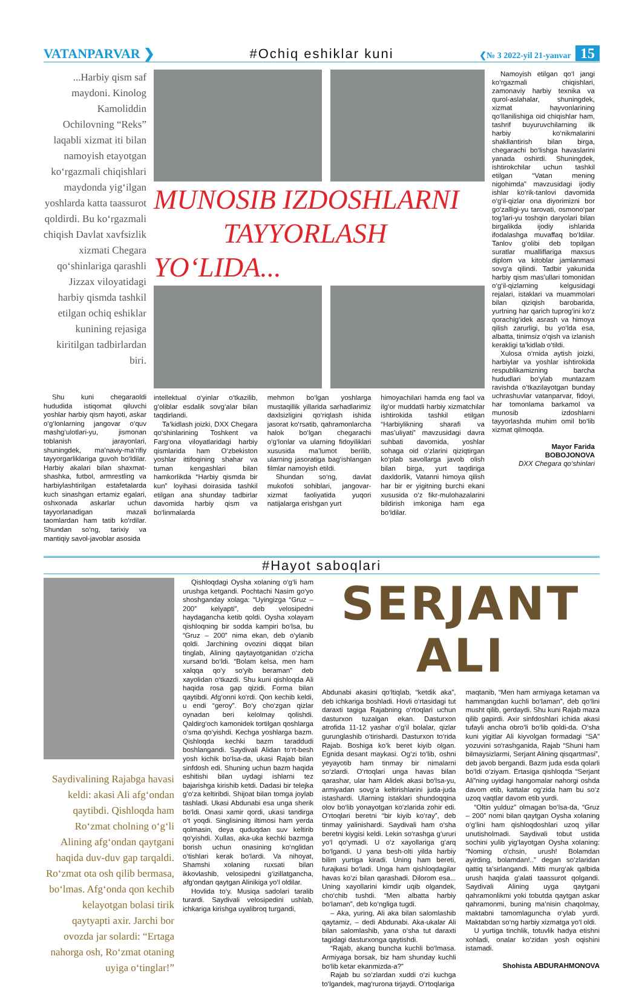VATANPARVAR ❯
#Ochiq eshiklar kuni
❮№ 3 2022-yil 21-yanvar 15
...Harbiy qism saf maydoni. Kinolog Kamoliddin Ochilovning “Reks” laqabli xizmat iti bilan namoyish etayotgan ko‘rgazmali chiqishlari maydonda yig‘ilgan yoshlarda katta taassurot qoldirdi. Bu ko‘rgazmali chiqish Davlat xavfsizlik xizmati Chegara qo‘shinlariga qarashli Jizzax viloyatidagi harbiy qismda tashkil etilgan ochiq eshiklar kunining rejasiga kiritilgan tadbirlardan biri.
Shu kuni chegaraoldi hududida istiqomat qiluvchi yoshlar harbiy qism hayoti, askar o‘g‘lonlarning jangovar o‘quv mashg‘ulotlari-yu, jismonan toblanish jarayonlari, shuningdek, ma’naviy-ma’rifiy tayyorgarliklariga guvoh bo‘ldilar. Harbiy akalari bilan shaxmat-shashka, futbol, armrestling va harbiylashtirilgan estafetalarda kuch sinashgan ertamiz egalari, oshxonada askarlar uchun tayyorlanadigan mazali taomlardan ham tatib ko‘rdilar. Shundan so‘ng, tarixiy va mantiqiy savol-javoblar asosida
MUNOSIB IZDOSHLARNI
TAYYORLASH YO‘LIDA...
intellektual o‘yinlar o‘tkazilib, g‘oliblar esdalik sovg‘alar bilan taqdirlandi.
Ta’kidlash joizki, DXX Chegara qo‘shinlarining Toshkent va Farg‘ona viloyatlaridagi harbiy qismlarida ham O‘zbekiston yoshlar ittifoqining shahar va tuman kengashlari bilan hamkorlikda “Harbiy qismda bir kun” loyihasi doirasida tashkil etilgan ana shunday tadbirlar davomida harbiy qism va bo‘linmalarda
mehmon bo‘lgan yoshlarga mustaqillik yillarida sarhadlarimiz daxlsizligini qo‘riqlash ishida jasorat ko‘rsatib, qahramonlarcha halok bo‘lgan chegarachi o‘g‘lonlar va ularning fidoyiliklari xususida ma’lumot berilib, ularning jasoratiga bag‘ishlangan filmlar namoyish etildi.
Shundan so‘ng, davlat mukofoti sohiblari, jangovar-xizmat faoliyatida yuqori natijalarga erishgan yurt
himoyachilari hamda eng faol va ilg‘or muddatli harbiy xizmatchilar ishtirokida tashkil etilgan “Harbiylikning sharafi va mas’uliyati” mavzusidagi davra suhbati davomida, yoshlar sohaga oid o‘zlarini qiziqtirgan ko‘plab savollarga javob olish bilan birga, yurt taqdiriga daxldorlik, Vatanni himoya qilish har bir er yigitning burchi ekani xususida o‘z fikr-mulohazalarini bildirish imkoniga ham ega bo‘ldilar.
Namoyish etilgan qo‘l jangi ko‘rgazmali chiqishlari, zamonaviy harbiy texnika va qurol-aslahalar, shuningdek, xizmat hayvonlarining qo‘llanilishiga oid chiqishlar ham, tashrif buyuruvchilarning ilk harbiy ko‘nikmalarini shakllantirish bilan birga, chegarachi bo‘lishga havaslarini yanada oshirdi. Shuningdek, ishtirokchilar uchun tashkil etilgan “Vatan mening nigohimda” mavzusidagi ijodiy ishlar ko‘rik-tanlovi davomida o‘g‘il-qizlar ona diyorimizni bor go‘zalligi-yu tarovati, osmono‘par tog‘lari-yu toshqin daryolari bilan birgalikda ijodiy ishlarida ifodalashga muvaffaq bo‘ldilar. Tanlov g‘olibi deb topilgan suratlar mualliflariga maxsus diplom va kitoblar jamlanmasi sovg‘a qilindi. Tadbir yakunida harbiy qism mas’ullari tomonidan o‘g‘il-qizlarning kelgusidagi rejalari, istaklari va muammolari bilan qiziqish barobarida, yurtning har qarich tuprog‘ini ko‘z qorachig‘idek asrash va himoya qilish zarurligi, bu yo‘lda esa, albatta, tinimsiz o‘qish va izlanish kerakligi ta’kidlab o‘tildi.
Xulosa o‘rnida aytish joizki, harbiylar va yoshlar ishtirokida respublikamizning barcha hududlari bo‘ylab muntazam ravishda o‘tkazilayotgan bunday uchrashuvlar vatanparvar, fidoyi, har tomonlama barkamol va munosib izdoshlarni tayyorlashda muhim omil bo‘lib xizmat qilmoqda.
Mayor Farida
BOBOJONOVA
DXX Chegara qo‘shinlari
#Hayot saboqlari
Saydivalining Rajabga havasi keldi: akasi Ali afg‘ondan qaytibdi. Qishloqda ham Ro‘zmat cholning o‘g‘li Alining afg‘ondan qaytgani haqida duv-duv gap tarqaldi. Ro‘zmat ota osh qilib bermasa, bo‘lmas. Afg‘onda qon kechib kelayotgan bolasi tirik qaytyapti axir. Jarchi bor ovozda jar solardi: “Ertaga nahorga osh, Ro‘zmat otaning uyiga o‘tinglar!”
Qishloqdagi Oysha xolaning o‘g‘li ham urushga ketgandi. Pochtachi Nasim go‘yo shoshganday xolaga: “Uyingizga “Gruz – 200” kelyapti”, deb velosipedni haydagancha ketib qoldi. Oysha xolayam qishloqning bir sodda kampiri bo‘lsa, bu “Gruz – 200” nima ekan, deb o‘ylanib qoldi. Jarchining ovozini diqqat bilan tinglab, Alining qaytayotganidan o‘zicha xursand bo‘ldi. “Bolam kelsa, men ham xalqqa qo‘y so‘yib beraman” deb xayolidan o‘tkazdi. Shu kuni qishloqda Ali haqida rosa gap qizidi. Forma bilan qaytibdi. Afg‘onni ko‘rdi. Qon kechib keldi, u endi “geroy”. Bo‘y cho‘zgan qizlar oynadan beri kelolmay qolishdi. Qaldirg‘och kamonidek tortilgan qoshlarga o‘sma qo‘yishdi. Kechga yoshlarga bazm. Qishloqda kechki bazm taraddudi boshlangandi. Saydivali Alidan to‘rt-besh yosh kichik bo‘lsa-da, ukasi Rajab bilan sinfdosh edi. Shuning uchun bazm haqida eshitishi bilan uydagi ishlarni tez bajarishga kirishib ketdi. Dadasi bir telejka g‘o‘za keltiribdi. Shijoat bilan tomga joylab tashladi. Ukasi Abdunabi esa unga sherik bo‘ldi. Onasi xamir qordi, ukasi tandirga o‘t yoqdi. Singlisining iltimosi ham yerda qolmasin, deya quduqdan suv keltirib qo‘yishdi. Xullas, aka-uka kechki bazmga borish uchun onasining ko‘nglidan o‘tishlari kerak bo‘lardi. Va nihoyat, Shamshi xolaning ruxsati bilan ikkovlashib, velosipedni g‘izillatgancha, afg‘ondan qaytgan Alinikiga yo‘l oldilar.
Hovlida to‘y. Musiqa sadolari taralib turardi. Saydivali velosipedini ushlab, ichkariga kirishga uyalibroq turgandi,
SERJANT ALI
Abdunabi akasini qo‘ltiqlab, “ketdik aka”, deb ichkariga boshladi. Hovli o‘rtasidagi tut daraxti tagiga Rajabning o‘rtoqlari uchun dasturxon tuzalgan ekan. Dasturxon atrofida 11-12 yashar o‘g‘il bolalar, qizlar gurunglashib o‘tirishardi. Dasturxon to‘rida Rajab. Boshiga ko‘k beret kiyib olgan. Egnida desant maykasi. Og‘zi to‘lib, oshni yeyayotib ham tinmay bir nimalarni so‘zlardi. O‘rtoqlari unga havas bilan qarashar, ular ham Alidek akasi bo‘lsa-yu, armiyadan sovg‘a keltirishlarini juda-juda istashardi. Ularning istaklari shundoqqina olov bo‘lib yonayotgan ko‘zlarida zohir edi. O‘rtoqlari beretni “bir kiyib ko‘ray”, deb tinmay yalinishardi. Saydivali ham o‘sha beretni kiygisi keldi. Lekin so‘rashga g‘ururi yo‘l qo‘ymadi. U o‘z xayollariga g‘arq bo‘lgandi. U yana besh-olti yilda harbiy bilim yurtiga kiradi. Uning ham bereti, furajkasi bo‘ladi. Unga ham qishloqdagilar havas ko‘zi bilan qarashadi. Dilorom esa... Uning xayollarini kimdir uqib olgandek, cho‘chib tushdi. “Men albatta harbiy bo‘laman”, deb ko‘ngliga tugdi.
– Aka, yuring, Ali aka bilan salomlashib qaytamiz, – dedi Abdunabi. Aka-ukalar Ali bilan salomlashib, yana o‘sha tut daraxti tagidagi dasturxonga qaytishdi.
“Rajab, akang buncha kuchli bo‘lmasa. Armiyaga borsak, biz ham shunday kuchli bo‘lib ketar ekanmizda-a?”
Rajab bu so‘zlardan xuddi o‘zi kuchga to‘lgandek, mag‘rurona tirjaydi. O‘rtoqlariga
maqtanib, “Men ham armiyaga ketaman va hammangdan kuchli bo‘laman”, deb qo‘lini musht qilib, gerdaydi. Shu kuni Rajab maza qilib gapirdi. Axir sinfdoshlari ichida akasi tufayli ancha obro‘li bo‘lib qoldi-da. O‘sha kuni yigitlar Ali kiyvolgan formadagi “SA” yozuvini so‘rashganida, Rajab “Shuni ham bilmaysizlarmi, Serjant Alining qisqartmasi”, deb javob bergandi. Bazm juda esda qolarli bo‘ldi o‘ziyam. Ertasiga qishloqda “Serjant Ali”ning uyidagi hangomalar nahorgi oshda davom etib, kattalar og‘zida ham bu so‘z uzoq vaqtlar davom etib yurdi.
“Oltin yulduz” olmagan bo‘lsa-da, “Gruz – 200” nomi bilan qaytgan Oysha xolaning o‘g‘lini ham qishloqdoshlari uzoq yillar unutisholmadi. Saydivali tobut ustida sochini yulib yig‘layotgan Oysha xolaning: “Noming o‘chsin, urush! Bolamdan ayirding, bolamdan!..” degan so‘zlaridan qattiq ta’sirlangandi. Mitti murg‘ak qalbida urush haqida g‘alati taassurot qolgandi. Saydivali Alining uyga qaytgani qahramonlikmi yoki tobutda qaytgan askar qahramonmi, buning ma’nisin chaqolmay, maktabni tamomlaguncha o‘ylab yurdi. Maktabdan so‘ng harbiy xizmatga yo‘l oldi.
U yurtiga tinchlik, totuvlik hadya etishni xohladi, onalar ko‘zidan yosh oqishini istamadi.
Shohista ABDURAHMONOVA